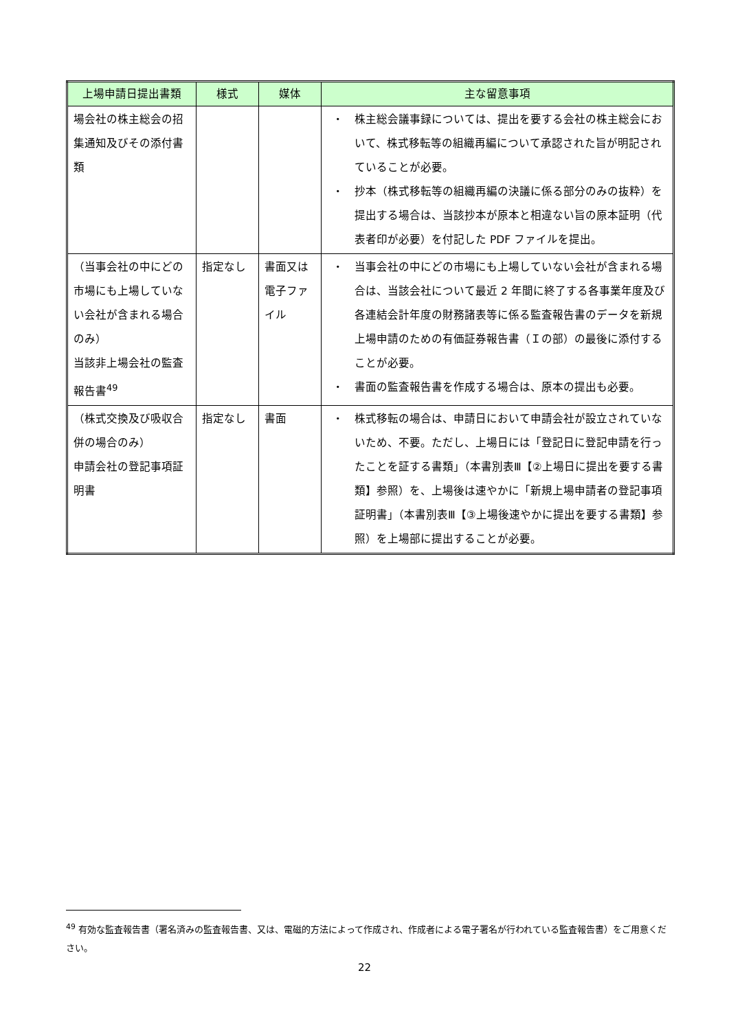| 上場申請日提出書類 | 様式 | 媒体 | 主な留意事項 |
| --- | --- | --- | --- |
| 場会社の株主総会の招集通知及びその添付書類 | | | ・ 株主総会議事録については、提出を要する会社の株主総会において、株式移転等の組織再編について承認された旨が明記されていることが必要。 ・ 抄本（株式移転等の組織再編の決議に係る部分のみの抜粋）を提出する場合は、当該抄本が原本と相違ない旨の原本証明（代表者印が必要）を付記した PDF ファイルを提出。 |
| （当事会社の中にどの市場にも上場していない会社が含まれる場合のみ） 当該非上場会社の監査報告書<sup>49</sup> | 指定なし | 書面又は電子ファイル | ・ 当事会社の中にどの市場にも上場していない会社が含まれる場合は、当該会社について最近 2 年間に終了する各事業年度及び各連結会計年度の財務諸表等に係る監査報告書のデータを新規上場申請のための有価証券報告書（Ｉの部）の最後に添付することが必要。 ・ 書面の監査報告書を作成する場合は、原本の提出も必要。 |
| （株式交換及び吸収合併の場合のみ） 申請会社の登記事項証明書 | 指定なし | 書面 | ・ 株式移転の場合は、申請日において申請会社が設立されていないため、不要。ただし、上場日には「登記日に登記申請を行ったことを証する書類」（本書別表Ⅲ【②上場日に提出を要する書類】参照）を、上場後は速やかに「新規上場申請者の登記事項証明書」（本書別表Ⅲ【③上場後速やかに提出を要する書類】参照）を上場部に提出することが必要。 |
<sup>49</sup> 有効な監査報告書（署名済みの監査報告書、又は、電磁的方法によって作成され、作成者による電子署名が行われている監査報告書）をご用意ください。
22